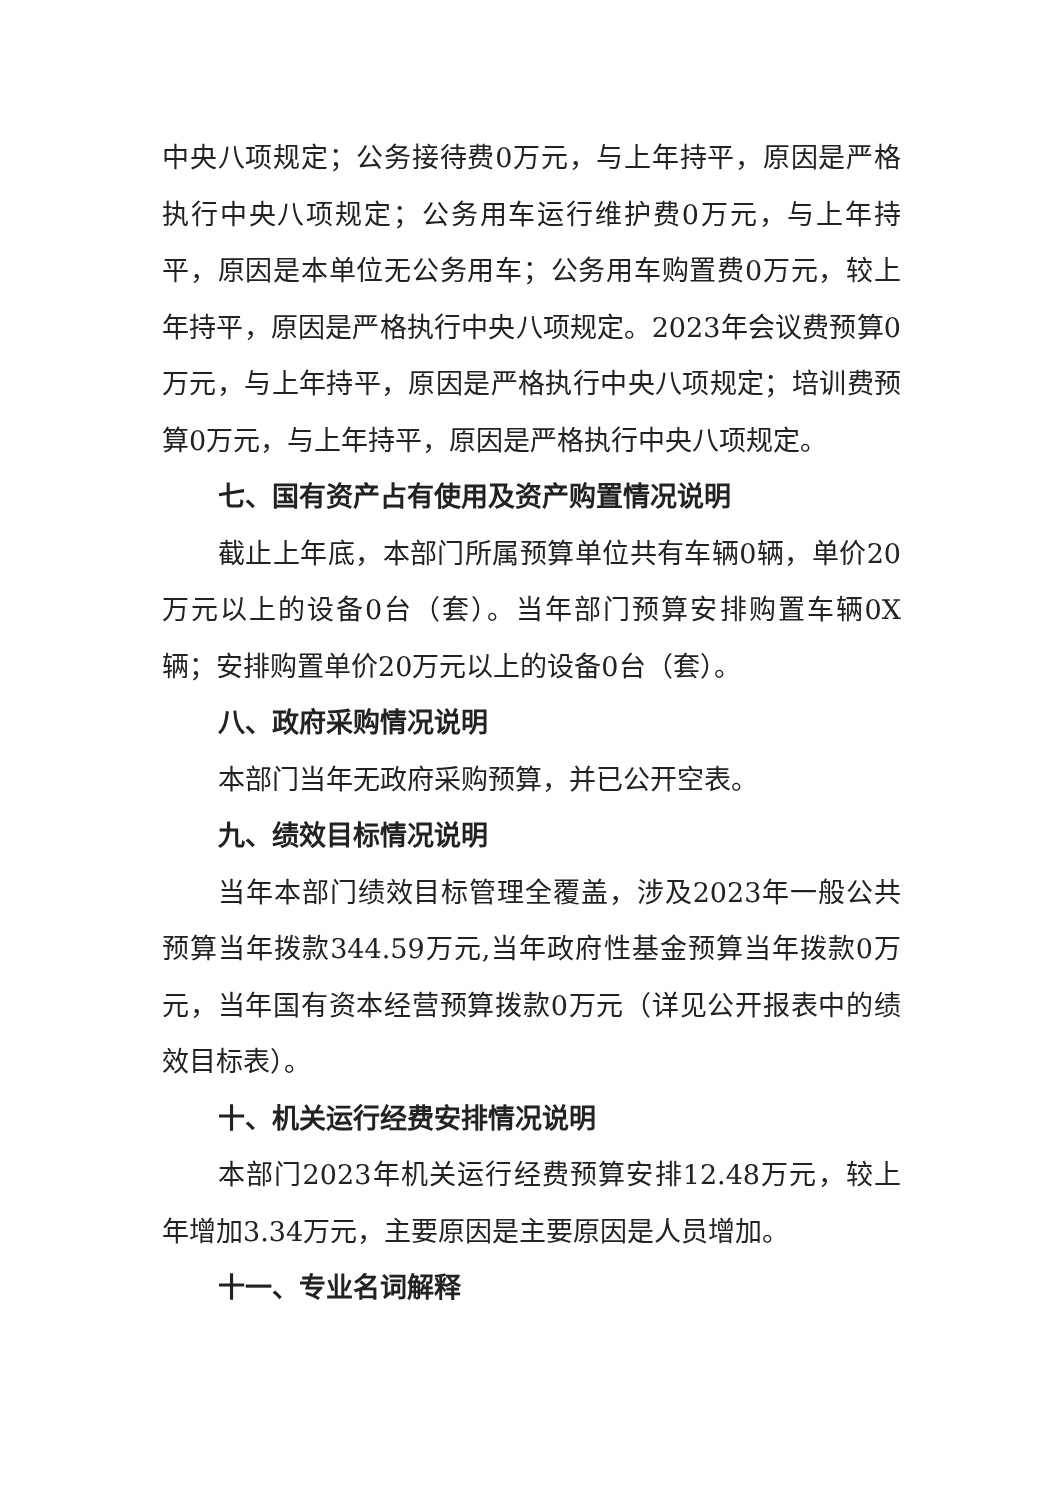中央八项规定；公务接待费0万元，与上年持平，原因是严格执行中央八项规定；公务用车运行维护费0万元，与上年持平，原因是本单位无公务用车；公务用车购置费0万元，较上年持平，原因是严格执行中央八项规定。2023年会议费预算0万元，与上年持平，原因是严格执行中央八项规定；培训费预算0万元，与上年持平，原因是严格执行中央八项规定。
七、国有资产占有使用及资产购置情况说明
截止上年底，本部门所属预算单位共有车辆0辆，单价20万元以上的设备0台（套）。当年部门预算安排购置车辆0X辆；安排购置单价20万元以上的设备0台（套）。
八、政府采购情况说明
本部门当年无政府采购预算，并已公开空表。
九、绩效目标情况说明
当年本部门绩效目标管理全覆盖，涉及2023年一般公共预算当年拨款344.59万元,当年政府性基金预算当年拨款0万元，当年国有资本经营预算拨款0万元（详见公开报表中的绩效目标表）。
十、机关运行经费安排情况说明
本部门2023年机关运行经费预算安排12.48万元，较上年增加3.34万元，主要原因是主要原因是人员增加。
十一、专业名词解释